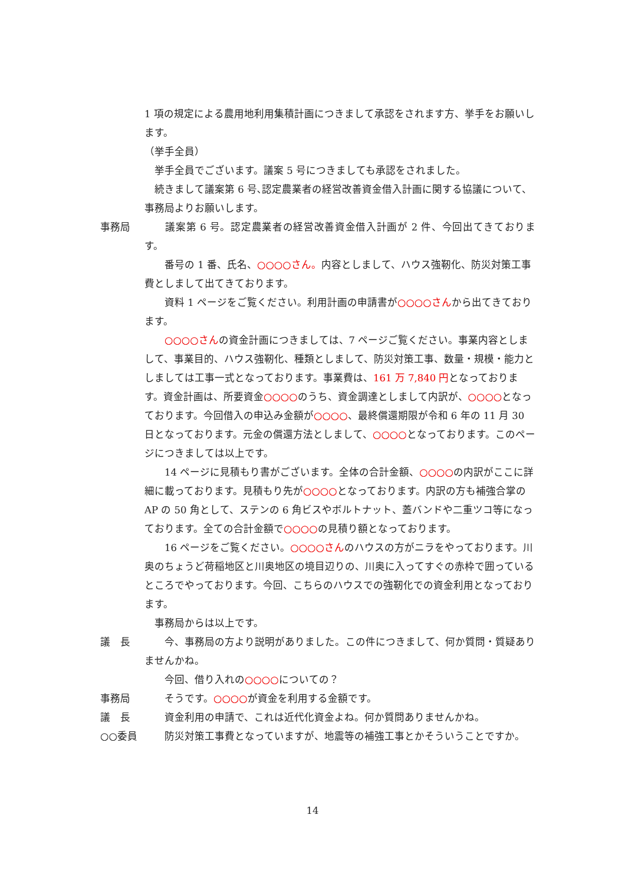1 項の規定による農用地利用集積計画につきまして承認をされます方、挙手をお願いします。
（挙手全員）
　挙手全員でございます。議案 5 号につきましても承認をされました。
　続きまして議案第 6 号､認定農業者の経営改善資金借入計画に関する協議について、事務局よりお願いします。
事務局 　　議案第 6 号。認定農業者の経営改善資金借入計画が 2 件、今回出てきております。
　　番号の 1 番、氏名、○○○○さん。内容としまして、ハウス強靭化、防災対策工事費としまして出てきております。
　　資料 1 ページをご覧ください。利用計画の申請書が○○○○さんから出てきております。
　　○○○○さんの資金計画につきましては、7 ページご覧ください。事業内容としまして、事業目的、ハウス強靭化、種類としまして、防災対策工事、数量・規模・能力としましては工事一式となっております。事業費は、161 万 7,840 円となっております。資金計画は、所要資金○○○○のうち、資金調達としまして内訳が、○○○○となっております。今回借入の申込み金額が○○○○、最終償還期限が令和 6 年の 11 月 30 日となっております。元金の償還方法としまして、○○○○となっております。このページにつきましては以上です。
　　14 ページに見積もり書がございます。全体の合計金額、○○○○の内訳がここに詳細に載っております。見積もり先が○○○○となっております。内訳の方も補強合掌の AP の 50 角として、ステンの 6 角ビスやボルトナット、蓋バンドや二重ツコ等になっております。全ての合計金額で○○○○の見積り額となっております。
　　16 ページをご覧ください。○○○○さんのハウスの方がニラをやっております。川奥のちょうど荷稲地区と川奥地区の境目辺りの、川奥に入ってすぐの赤枠で囲っているところでやっております。今回、こちらのハウスでの強靭化での資金利用となっております。
　事務局からは以上です。
議　長 　　今、事務局の方より説明がありました。この件につきまして、何か質問・質疑ありませんかね。
　　今回、借り入れの○○○○についての？
事務局 　　そうです。○○○○が資金を利用する金額です。
議　長 　　資金利用の申請で、これは近代化資金よね。何か質問ありませんかね。
○○委員 　　防災対策工事費となっていますが、地震等の補強工事とかそういうことですか。
14